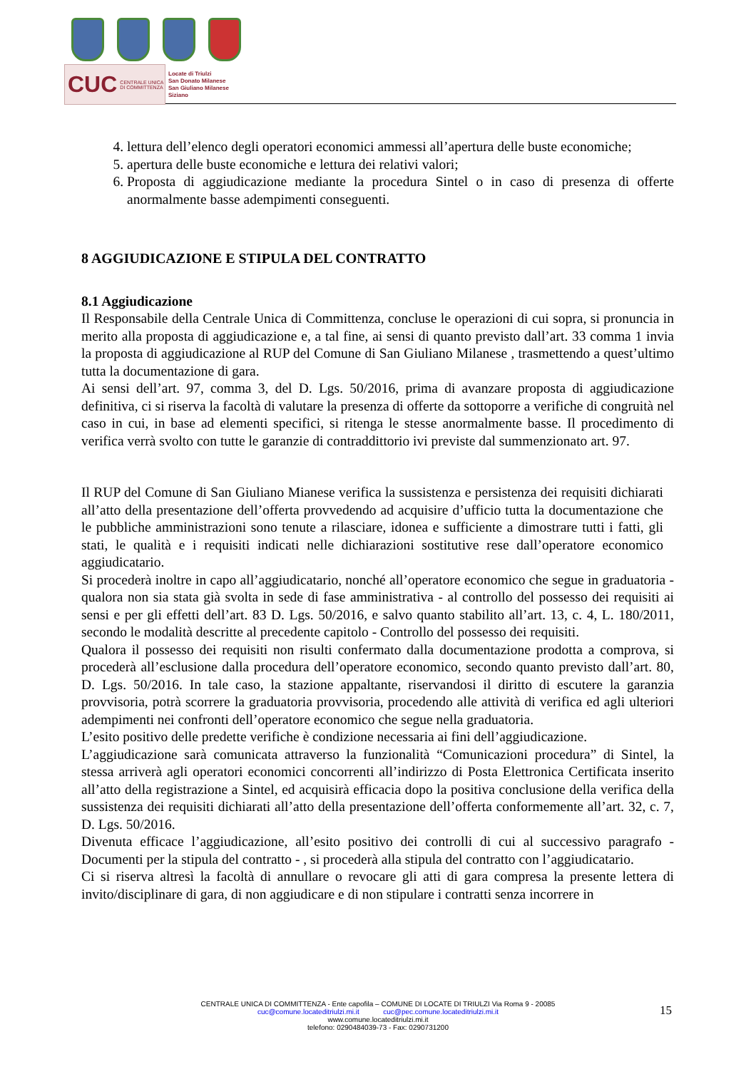CUC CENTRALE UNICA DI COMMITTENZA
Locate di Triulzi
San Donato Milanese
San Giuliano Milanese
Siziano
4. lettura dell’elenco degli operatori economici ammessi all’apertura delle buste economiche;
5. apertura delle buste economiche e lettura dei relativi valori;
6. Proposta di aggiudicazione mediante la procedura Sintel o in caso di presenza di offerte anormalmente basse adempimenti conseguenti.
8 AGGIUDICAZIONE E STIPULA DEL CONTRATTO
8.1 Aggiudicazione
Il Responsabile della Centrale Unica di Committenza, concluse le operazioni di cui sopra, si pronuncia in merito alla proposta di aggiudicazione e, a tal fine, ai sensi di quanto previsto dall’art. 33 comma 1 invia la proposta di aggiudicazione al RUP del Comune di San Giuliano Milanese , trasmettendo a quest’ultimo tutta la documentazione di gara.
Ai sensi dell’art. 97, comma 3, del D. Lgs. 50/2016, prima di avanzare proposta di aggiudicazione definitiva, ci si riserva la facoltà di valutare la presenza di offerte da sottoporre a verifiche di congruità nel caso in cui, in base ad elementi specifici, si ritenga le stesse anormalmente basse. Il procedimento di verifica verrà svolto con tutte le garanzie di contraddittorio ivi previste dal summenzionato art. 97.
Il RUP del Comune di San Giuliano Mianese verifica la sussistenza e persistenza dei requisiti dichiarati all’atto della presentazione dell’offerta provvedendo ad acquisire d’ufficio tutta la documentazione che le pubbliche amministrazioni sono tenute a rilasciare, idonea e sufficiente a dimostrare tutti i fatti, gli stati, le qualità e i requisiti indicati nelle dichiarazioni sostitutive rese dall’operatore economico aggiudicatario.
Si procederà inoltre in capo all’aggiudicatario, nonché all’operatore economico che segue in graduatoria - qualora non sia stata già svolta in sede di fase amministrativa - al controllo del possesso dei requisiti ai sensi e per gli effetti dell’art. 83 D. Lgs. 50/2016, e salvo quanto stabilito all’art. 13, c. 4, L. 180/2011, secondo le modalità descritte al precedente capitolo - Controllo del possesso dei requisiti.
Qualora il possesso dei requisiti non risulti confermato dalla documentazione prodotta a comprova, si procederà all’esclusione dalla procedura dell’operatore economico, secondo quanto previsto dall’art. 80, D. Lgs. 50/2016. In tale caso, la stazione appaltante, riservandosi il diritto di escutere la garanzia provvisoria, potrà scorrere la graduatoria provvisoria, procedendo alle attività di verifica ed agli ulteriori adempimenti nei confronti dell’operatore economico che segue nella graduatoria.
L’esito positivo delle predette verifiche è condizione necessaria ai fini dell’aggiudicazione.
L’aggiudicazione sarà comunicata attraverso la funzionalità “Comunicazioni procedura” di Sintel, la stessa arriverà agli operatori economici concorrenti all’indirizzo di Posta Elettronica Certificata inserito all’atto della registrazione a Sintel, ed acquisirà efficacia dopo la positiva conclusione della verifica della sussistenza dei requisiti dichiarati all’atto della presentazione dell’offerta conformemente all’art. 32, c. 7, D. Lgs. 50/2016.
Divenuta efficace l’aggiudicazione, all’esito positivo dei controlli di cui al successivo paragrafo - Documenti per la stipula del contratto - , si procederà alla stipula del contratto con l’aggiudicatario.
Ci si riserva altresì la facoltà di annullare o revocare gli atti di gara compresa la presente lettera di invito/disciplinare di gara, di non aggiudicare e di non stipulare i contratti senza incorrere in
CENTRALE UNICA DI COMMITTENZA - Ente capofila – COMUNE DI LOCATE DI TRIULZI Via Roma 9 - 20085
cuc@comune.locateditriulzi.mi.it cuc@pec.comune.locateditriulzi.mi.it
www.comune.locateditriulzi.mi.it
telefono: 0290484039-73 - Fax: 0290731200
15